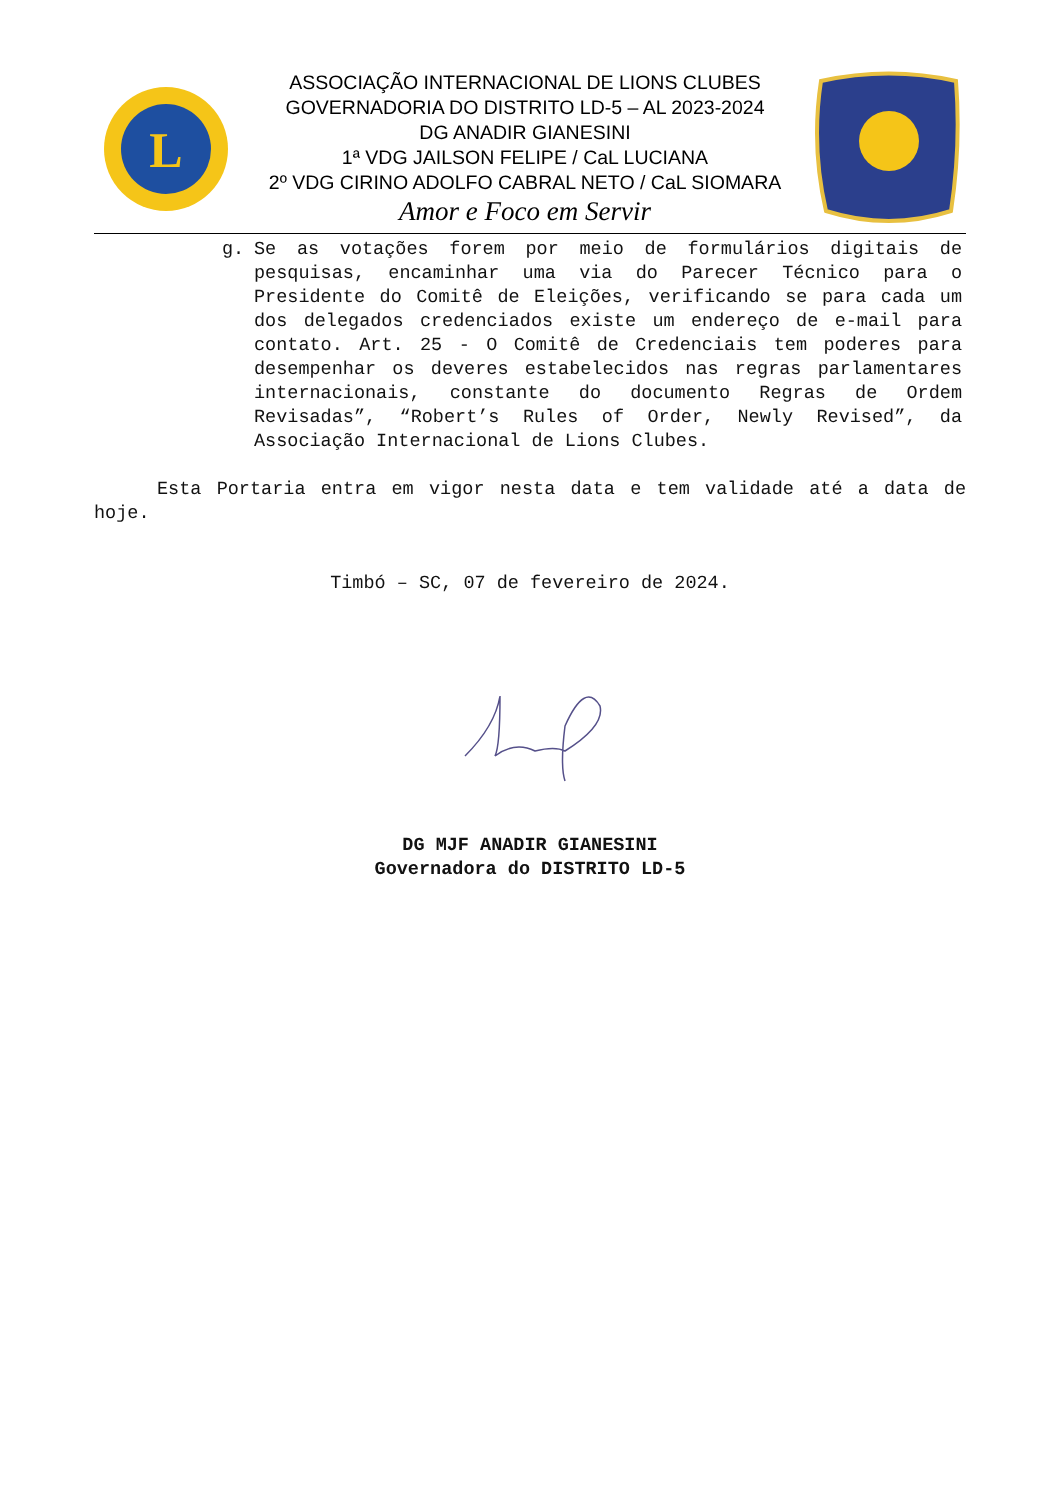L
ASSOCIAÇÃO INTERNACIONAL DE LIONS CLUBES
GOVERNADORIA DO DISTRITO LD-5 – AL 2023-2024
DG ANADIR GIANESINI
1ª VDG JAILSON FELIPE / CaL LUCIANA
2º VDG CIRINO ADOLFO CABRAL NETO / CaL SIOMARA
Amor e Foco em Servir
g. Se as votações forem por meio de formulários digitais de pesquisas, encaminhar uma via do Parecer Técnico para o Presidente do Comitê de Eleições, verificando se para cada um dos delegados credenciados existe um endereço de e-mail para contato. Art. 25 - O Comitê de Credenciais tem poderes para desempenhar os deveres estabelecidos nas regras parlamentares internacionais, constante do documento Regras de Ordem Revisadas”, “Robert’s Rules of Order, Newly Revised”, da Associação Internacional de Lions Clubes.
Esta Portaria entra em vigor nesta data e tem validade até a data de hoje.
Timbó – SC, 07 de fevereiro de 2024.
DG MJF ANADIR GIANESINI
Governadora do DISTRITO LD-5